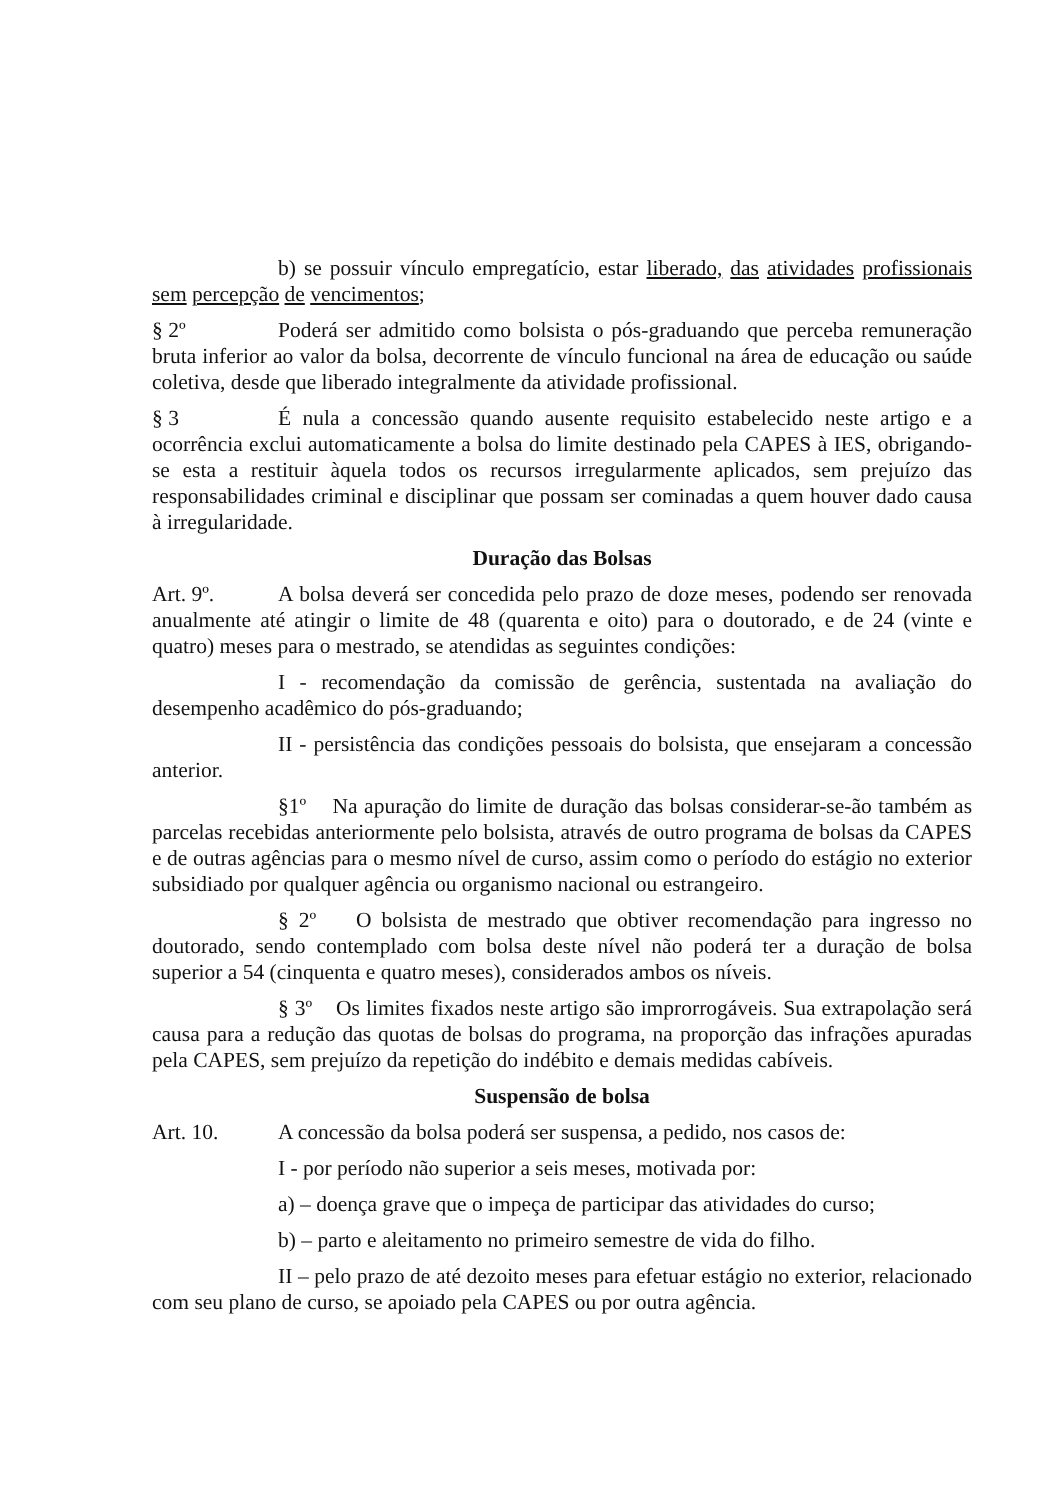b) se possuir vínculo empregatício, estar liberado, das atividades profissionais sem percepção de vencimentos;
§ 2º Poderá ser admitido como bolsista o pós-graduando que perceba remuneração bruta inferior ao valor da bolsa, decorrente de vínculo funcional na área de educação ou saúde coletiva, desde que liberado integralmente da atividade profissional.
§ 3 É nula a concessão quando ausente requisito estabelecido neste artigo e a ocorrência exclui automaticamente a bolsa do limite destinado pela CAPES à IES, obrigando-se esta a restituir àquela todos os recursos irregularmente aplicados, sem prejuízo das responsabilidades criminal e disciplinar que possam ser cominadas a quem houver dado causa à irregularidade.
Duração das Bolsas
Art. 9º. A bolsa deverá ser concedida pelo prazo de doze meses, podendo ser renovada anualmente até atingir o limite de 48 (quarenta e oito) para o doutorado, e de 24 (vinte e quatro) meses para o mestrado, se atendidas as seguintes condições:
I - recomendação da comissão de gerência, sustentada na avaliação do desempenho acadêmico do pós-graduando;
II - persistência das condições pessoais do bolsista, que ensejaram a concessão anterior.
§1º Na apuração do limite de duração das bolsas considerar-se-ão também as parcelas recebidas anteriormente pelo bolsista, através de outro programa de bolsas da CAPES e de outras agências para o mesmo nível de curso, assim como o período do estágio no exterior subsidiado por qualquer agência ou organismo nacional ou estrangeiro.
§ 2º O bolsista de mestrado que obtiver recomendação para ingresso no doutorado, sendo contemplado com bolsa deste nível não poderá ter a duração de bolsa superior a 54 (cinquenta e quatro meses), considerados ambos os níveis.
§ 3º Os limites fixados neste artigo são improrrogáveis. Sua extrapolação será causa para a redução das quotas de bolsas do programa, na proporção das infrações apuradas pela CAPES, sem prejuízo da repetição do indébito e demais medidas cabíveis.
Suspensão de bolsa
Art. 10. A concessão da bolsa poderá ser suspensa, a pedido, nos casos de:
I - por período não superior a seis meses, motivada por:
a) – doença grave que o impeça de participar das atividades do curso;
b) – parto e aleitamento no primeiro semestre de vida do filho.
II – pelo prazo de até dezoito meses para efetuar estágio no exterior, relacionado com seu plano de curso, se apoiado pela CAPES ou por outra agência.